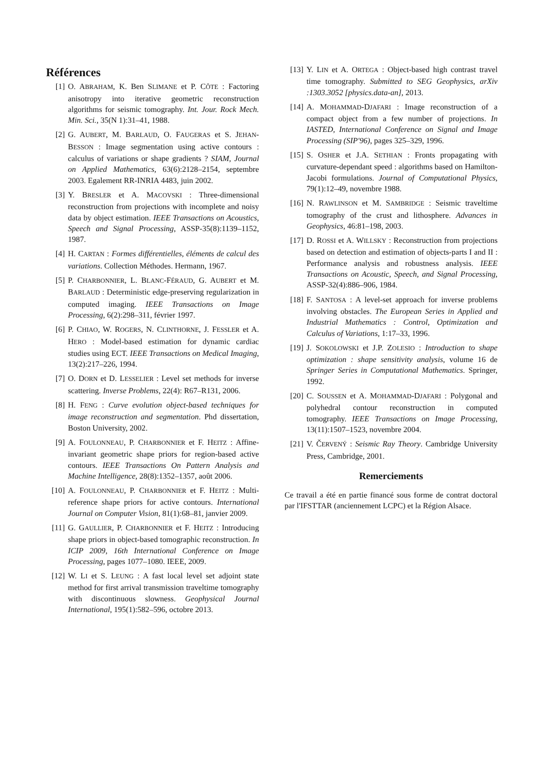Références
[1] O. ABRAHAM, K. Ben SLIMANE et P. CÔTE : Factoring anisotropy into iterative geometric reconstruction algorithms for seismic tomography. Int. Jour. Rock Mech. Min. Sci., 35(N 1):31–41, 1988.
[2] G. AUBERT, M. BARLAUD, O. FAUGERAS et S. JEHAN-BESSON : Image segmentation using active contours : calculus of variations or shape gradients ? SIAM, Journal on Applied Mathematics, 63(6):2128–2154, septembre 2003. Egalement RR-INRIA 4483, juin 2002.
[3] Y. BRESLER et A. MACOVSKI : Three-dimensional reconstruction from projections with incomplete and noisy data by object estimation. IEEE Transactions on Acoustics, Speech and Signal Processing, ASSP-35(8):1139–1152, 1987.
[4] H. CARTAN : Formes différentielles, éléments de calcul des variations. Collection Méthodes. Hermann, 1967.
[5] P. CHARBONNIER, L. BLANC-FÉRAUD, G. AUBERT et M. BARLAUD : Deterministic edge-preserving regularization in computed imaging. IEEE Transactions on Image Processing, 6(2):298–311, février 1997.
[6] P. CHIAO, W. ROGERS, N. CLINTHORNE, J. FESSLER et A. HERO : Model-based estimation for dynamic cardiac studies using ECT. IEEE Transactions on Medical Imaging, 13(2):217–226, 1994.
[7] O. DORN et D. LESSELIER : Level set methods for inverse scattering. Inverse Problems, 22(4): R67–R131, 2006.
[8] H. FENG : Curve evolution object-based techniques for image reconstruction and segmentation. Phd dissertation, Boston University, 2002.
[9] A. FOULONNEAU, P. CHARBONNIER et F. HEITZ : Affine-invariant geometric shape priors for region-based active contours. IEEE Transactions On Pattern Analysis and Machine Intelligence, 28(8):1352–1357, août 2006.
[10] A. FOULONNEAU, P. CHARBONNIER et F. HEITZ : Multi-reference shape priors for active contours. International Journal on Computer Vision, 81(1):68–81, janvier 2009.
[11] G. GAULLIER, P. CHARBONNIER et F. HEITZ : Introducing shape priors in object-based tomographic reconstruction. In ICIP 2009, 16th International Conference on Image Processing, pages 1077–1080. IEEE, 2009.
[12] W. LI et S. LEUNG : A fast local level set adjoint state method for first arrival transmission traveltime tomography with discontinuous slowness. Geophysical Journal International, 195(1):582–596, octobre 2013.
[13] Y. LIN et A. ORTEGA : Object-based high contrast travel time tomography. Submitted to SEG Geophysics, arXiv :1303.3052 [physics.data-an], 2013.
[14] A. MOHAMMAD-DJAFARI : Image reconstruction of a compact object from a few number of projections. In IASTED, International Conference on Signal and Image Processing (SIP'96), pages 325–329, 1996.
[15] S. OSHER et J.A. SETHIAN : Fronts propagating with curvature-dependant speed : algorithms based on Hamilton-Jacobi formulations. Journal of Computational Physics, 79(1):12–49, novembre 1988.
[16] N. RAWLINSON et M. SAMBRIDGE : Seismic traveltime tomography of the crust and lithosphere. Advances in Geophysics, 46:81–198, 2003.
[17] D. ROSSI et A. WILLSKY : Reconstruction from projections based on detection and estimation of objects-parts I and II : Performance analysis and robustness analysis. IEEE Transactions on Acoustic, Speech, and Signal Processing, ASSP-32(4):886–906, 1984.
[18] F. SANTOSA : A level-set approach for inverse problems involving obstacles. The European Series in Applied and Industrial Mathematics : Control, Optimization and Calculus of Variations, 1:17–33, 1996.
[19] J. SOKOLOWSKI et J.P. ZOLESIO : Introduction to shape optimization : shape sensitivity analysis, volume 16 de Springer Series in Computational Mathematics. Springer, 1992.
[20] C. SOUSSEN et A. MOHAMMAD-DJAFARI : Polygonal and polyhedral contour reconstruction in computed tomography. IEEE Transactions on Image Processing, 13(11):1507–1523, novembre 2004.
[21] V. ČERVENÝ : Seismic Ray Theory. Cambridge University Press, Cambridge, 2001.
Remerciements
Ce travail a été en partie financé sous forme de contrat doctoral par l'IFSTTAR (anciennement LCPC) et la Région Alsace.